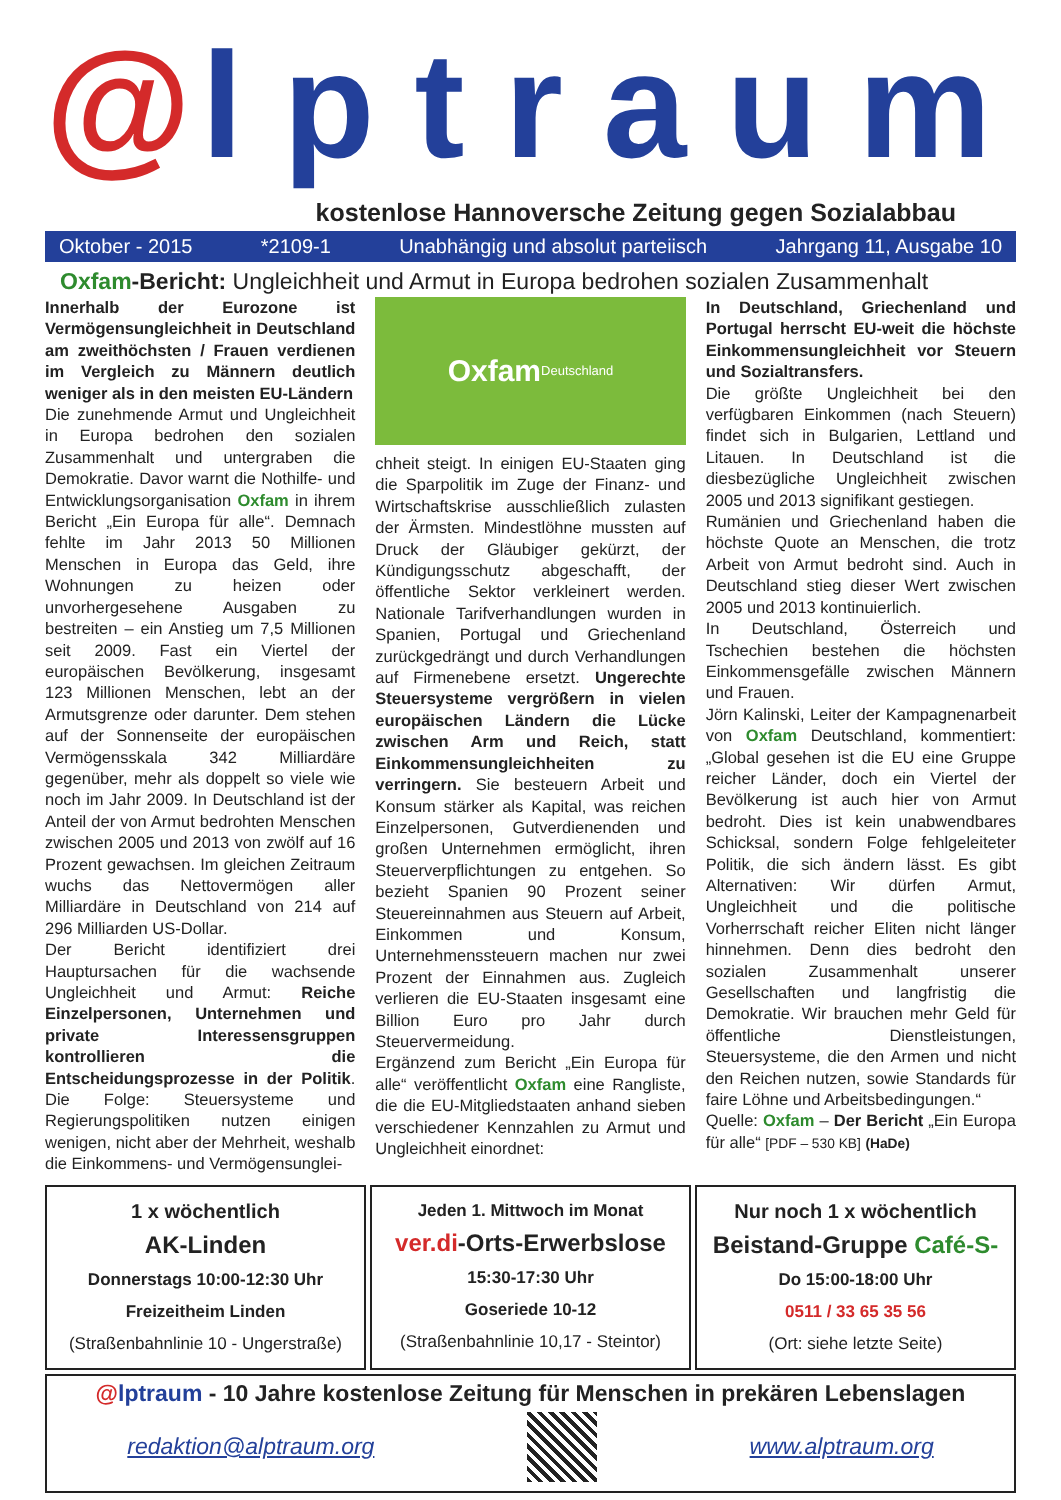@ lptraum
kostenlose Hannoversche Zeitung gegen Sozialabbau
Oktober - 2015 *2109-1 Unabhängig und absolut parteiisch Jahrgang 11, Ausgabe 10
Oxfam-Bericht: Ungleichheit und Armut in Europa bedrohen sozialen Zusammenhalt
Innerhalb der Eurozone ist Vermögensungleichheit in Deutschland am zweithöchsten / Frauen verdienen im Vergleich zu Männern deutlich weniger als in den meisten EU-Ländern
Die zunehmende Armut und Ungleichheit in Europa bedrohen den sozialen Zusammenhalt und untergraben die Demokratie. Davor warnt die Nothilfe- und Entwicklungsorganisation Oxfam in ihrem Bericht „Ein Europa für alle“. Demnach fehlte im Jahr 2013 50 Millionen Menschen in Europa das Geld, ihre Wohnungen zu heizen oder unvorhergesehene Ausgaben zu bestreiten – ein Anstieg um 7,5 Millionen seit 2009. Fast ein Viertel der europäischen Bevölkerung, insgesamt 123 Millionen Menschen, lebt an der Armutsgrenze oder darunter. Dem stehen auf der Sonnenseite der europäischen Vermögensskala 342 Milliardäre gegenüber, mehr als doppelt so viele wie noch im Jahr 2009. In Deutschland ist der Anteil der von Armut bedrohten Menschen zwischen 2005 und 2013 von zwölf auf 16 Prozent gewachsen. Im gleichen Zeitraum wuchs das Nettovermögen aller Milliardäre in Deutschland von 214 auf 296 Milliarden US-Dollar.
Der Bericht identifiziert drei Hauptursachen für die wachsende Ungleichheit und Armut: Reiche Einzelpersonen, Unternehmen und private Interessensgruppen kontrollieren die Entscheidungsprozesse in der Politik. Die Folge: Steuersysteme und Regierungspolitiken nutzen einigen wenigen, nicht aber der Mehrheit, weshalb die Einkommens- und Vermögensunglei-
Oxfam
Deutschland
chheit steigt. In einigen EU-Staaten ging die Sparpolitik im Zuge der Finanz- und Wirtschaftskrise ausschließlich zulasten der Ärmsten. Mindestlöhne mussten auf Druck der Gläubiger gekürzt, der Kündigungsschutz abgeschafft, der öffentliche Sektor verkleinert werden. Nationale Tarifverhandlungen wurden in Spanien, Portugal und Griechenland zurückgedrängt und durch Verhandlungen auf Firmenebene ersetzt. Ungerechte Steuersysteme vergrößern in vielen europäischen Ländern die Lücke zwischen Arm und Reich, statt Einkommensungleichheiten zu verringern. Sie besteuern Arbeit und Konsum stärker als Kapital, was reichen Einzelpersonen, Gutverdienenden und großen Unternehmen ermöglicht, ihren Steuerverpflichtungen zu entgehen. So bezieht Spanien 90 Prozent seiner Steuereinnahmen aus Steuern auf Arbeit, Einkommen und Konsum, Unternehmenssteuern machen nur zwei Prozent der Einnahmen aus. Zugleich verlieren die EU-Staaten insgesamt eine Billion Euro pro Jahr durch Steuervermeidung.
Ergänzend zum Bericht „Ein Europa für alle“ veröffentlicht Oxfam eine Rangliste, die die EU-Mitgliedstaaten anhand sieben verschiedener Kennzahlen zu Armut und Ungleichheit einordnet:
In Deutschland, Griechenland und Portugal herrscht EU-weit die höchste Einkommensungleichheit vor Steuern und Sozialtransfers.
Die größte Ungleichheit bei den verfügbaren Einkommen (nach Steuern) findet sich in Bulgarien, Lettland und Litauen. In Deutschland ist die diesbezügliche Ungleichheit zwischen 2005 und 2013 signifikant gestiegen.
Rumänien und Griechenland haben die höchste Quote an Menschen, die trotz Arbeit von Armut bedroht sind. Auch in Deutschland stieg dieser Wert zwischen 2005 und 2013 kontinuierlich.
In Deutschland, Österreich und Tschechien bestehen die höchsten Einkommensgefälle zwischen Männern und Frauen.
Jörn Kalinski, Leiter der Kampagnenarbeit von Oxfam Deutschland, kommentiert: „Global gesehen ist die EU eine Gruppe reicher Länder, doch ein Viertel der Bevölkerung ist auch hier von Armut bedroht. Dies ist kein unabwendbares Schicksal, sondern Folge fehlgeleiteter Politik, die sich ändern lässt. Es gibt Alternativen: Wir dürfen Armut, Ungleichheit und die politische Vorherrschaft reicher Eliten nicht länger hinnehmen. Denn dies bedroht den sozialen Zusammenhalt unserer Gesellschaften und langfristig die Demokratie. Wir brauchen mehr Geld für öffentliche Dienstleistungen, Steuersysteme, die den Armen und nicht den Reichen nutzen, sowie Standards für faire Löhne und Arbeitsbedingungen.“
Quelle: Oxfam – Der Bericht „Ein Europa für alle“ [PDF – 530 KB] (HaDe)
1 x wöchentlich
AK-Linden
Donnerstags 10:00-12:30 Uhr
Freizeitheim Linden
(Straßenbahnlinie 10 - Ungerstraße)
Jeden 1. Mittwoch im Monat
ver.di-Orts-Erwerbslose
15:30-17:30 Uhr
Goseriede 10-12
(Straßenbahnlinie 10,17 - Steintor)
Nur noch 1 x wöchentlich
Beistand-Gruppe Café-S-
Do 15:00-18:00 Uhr
0511 / 33 65 35 56
(Ort: siehe letzte Seite)
@lptraum - 10 Jahre kostenlose Zeitung für Menschen in prekären Lebenslagen
redaktion@alptraum.org www.alptraum.org